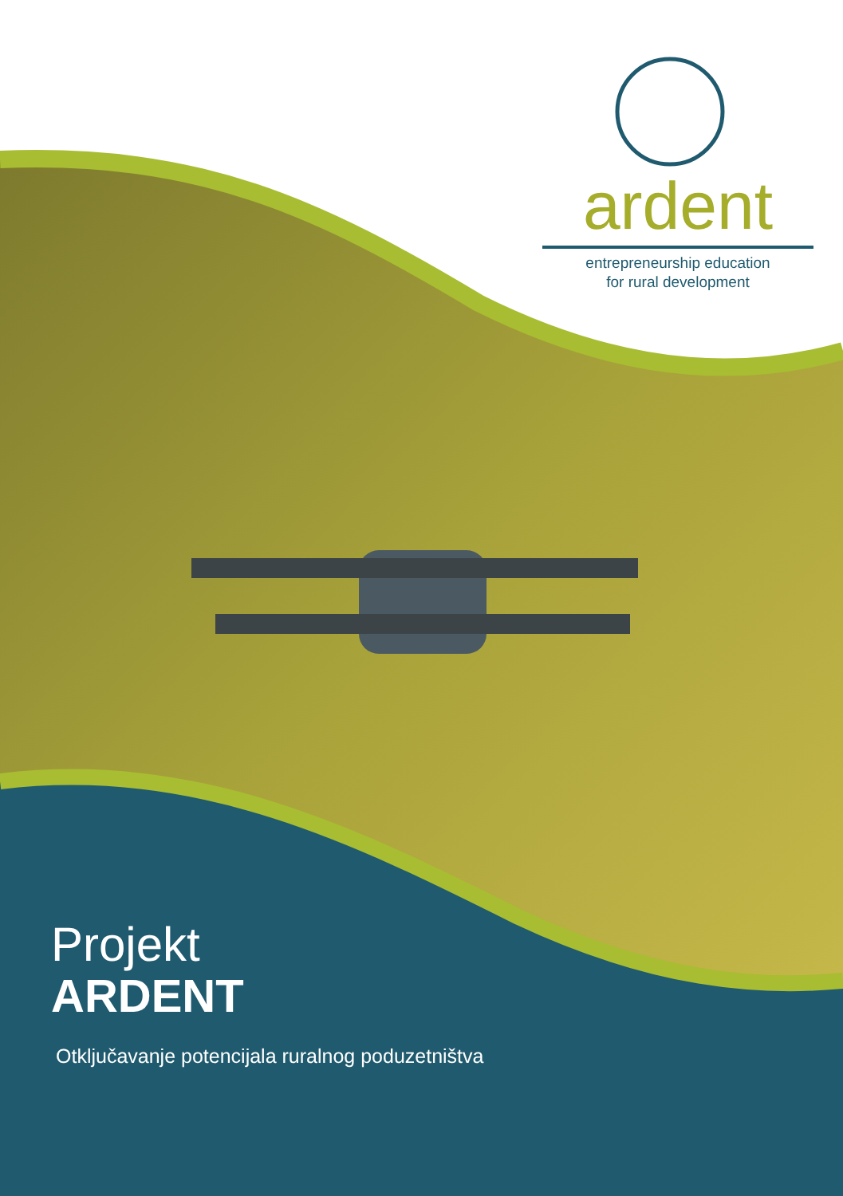ardent
entrepreneurship education
for rural development
Projekt
ARDENT
Otključavanje potencijala ruralnog poduzetništva